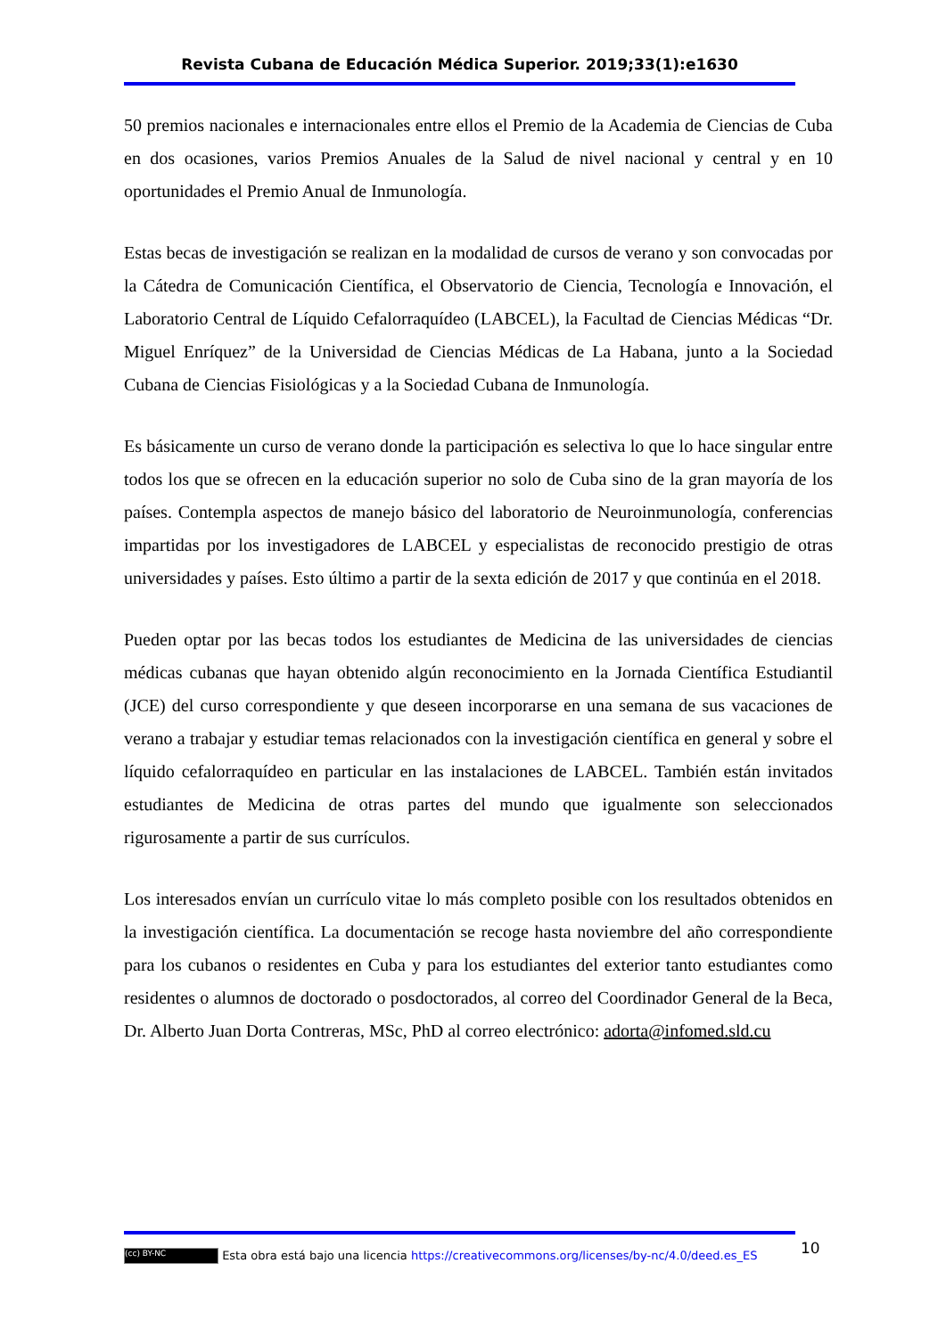Revista Cubana de Educación Médica Superior. 2019;33(1):e1630
50 premios nacionales e internacionales entre ellos el Premio de la Academia de Ciencias de Cuba en dos ocasiones, varios Premios Anuales de la Salud de nivel nacional y central y en 10 oportunidades el Premio Anual de Inmunología.
Estas becas de investigación se realizan en la modalidad de cursos de verano y son convocadas por la Cátedra de Comunicación Científica, el Observatorio de Ciencia, Tecnología e Innovación, el Laboratorio Central de Líquido Cefalorraquídeo (LABCEL), la Facultad de Ciencias Médicas “Dr. Miguel Enríquez” de la Universidad de Ciencias Médicas de La Habana, junto a la Sociedad Cubana de Ciencias Fisiológicas y a la Sociedad Cubana de Inmunología.
Es básicamente un curso de verano donde la participación es selectiva lo que lo hace singular entre todos los que se ofrecen en la educación superior no solo de Cuba sino de la gran mayoría de los países. Contempla aspectos de manejo básico del laboratorio de Neuroinmunología, conferencias impartidas por los investigadores de LABCEL y especialistas de reconocido prestigio de otras universidades y países. Esto último a partir de la sexta edición de 2017 y que continúa en el 2018.
Pueden optar por las becas todos los estudiantes de Medicina de las universidades de ciencias médicas cubanas que hayan obtenido algún reconocimiento en la Jornada Científica Estudiantil (JCE) del curso correspondiente y que deseen incorporarse en una semana de sus vacaciones de verano a trabajar y estudiar temas relacionados con la investigación científica en general y sobre el líquido cefalorraquídeo en particular en las instalaciones de LABCEL. También están invitados estudiantes de Medicina de otras partes del mundo que igualmente son seleccionados rigurosamente a partir de sus currículos.
Los interesados envían un currículo vitae lo más completo posible con los resultados obtenidos en la investigación científica. La documentación se recoge hasta noviembre del año correspondiente para los cubanos o residentes en Cuba y para los estudiantes del exterior tanto estudiantes como residentes o alumnos de doctorado o posdoctorados, al correo del Coordinador General de la Beca, Dr. Alberto Juan Dorta Contreras, MSc, PhD al correo electrónico: adorta@infomed.sld.cu
10
(cc) BY-NC Esta obra está bajo una licencia https://creativecommons.org/licenses/by-nc/4.0/deed.es_ES